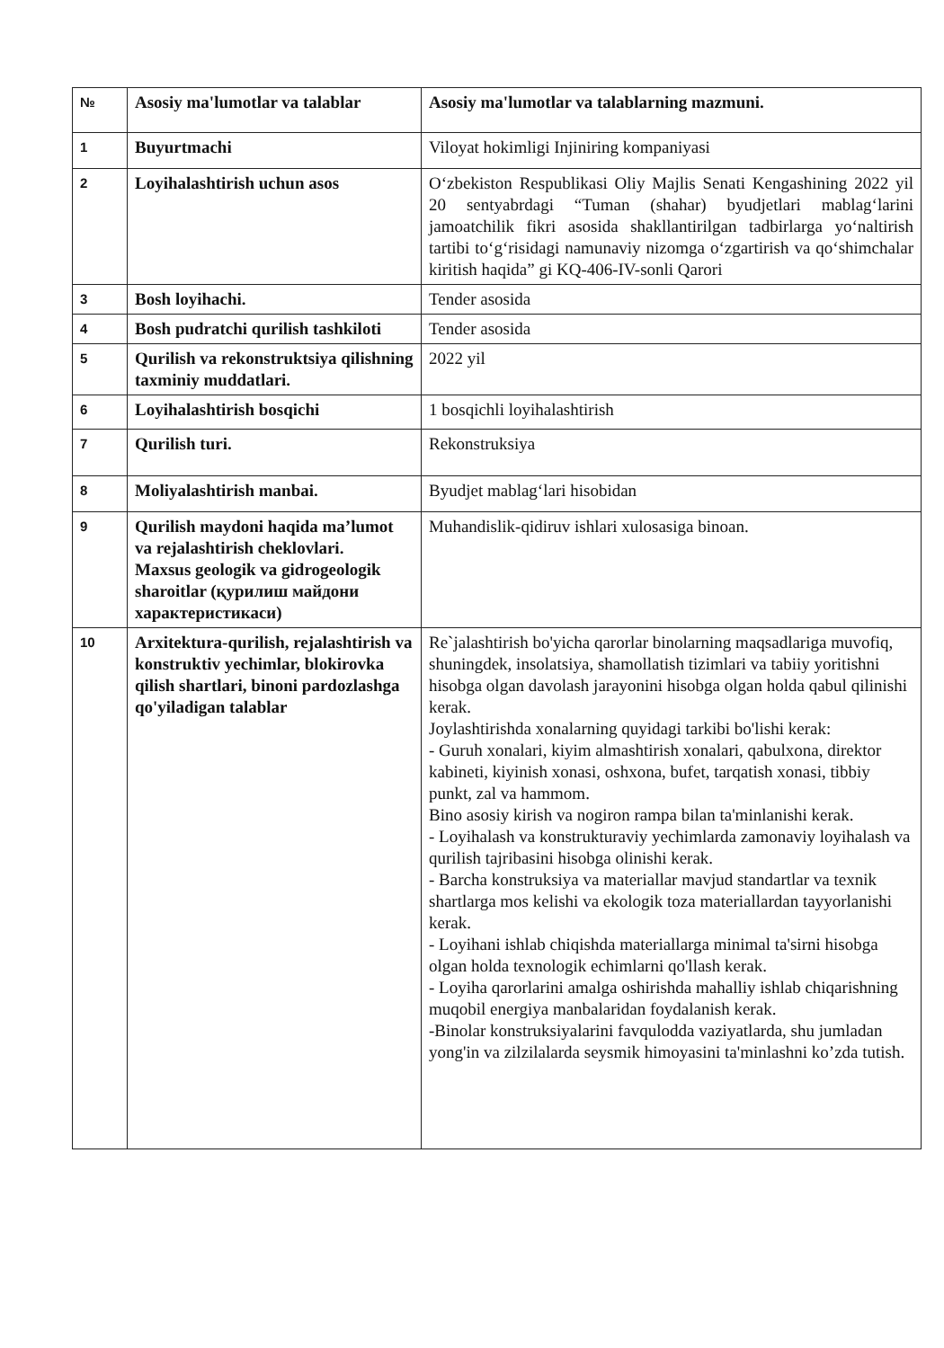| № | Asosiy ma'lumotlar va talablar | Asosiy ma'lumotlar va talablarning mazmuni. |
| --- | --- | --- |
| 1 | Buyurtmachi | Viloyat hokimligi Injiniring kompaniyasi |
| 2 | Loyihalashtirish uchun asos | O‘zbekiston Respublikasi Oliy Majlis Senati Kengashining 2022 yil 20 sentyabrdagi “Tuman (shahar) byudjetlari mablag‘larini jamoatchilik fikri asosida shakllantirilgan tadbirlarga yo‘naltirish tartibi to‘g‘risidagi namunaviy nizomga o‘zgartirish va qo‘shimchalar kiritish haqida” gi KQ-406-IV-sonli Qarori |
| 3 | Bosh loyihachi. | Tender asosida |
| 4 | Bosh pudratchi qurilish tashkiloti | Tender asosida |
| 5 | Qurilish va rekonstruktsiya qilishning taxminiy muddatlari. | 2022 yil |
| 6 | Loyihalashtirish bosqichi | 1 bosqichli loyihalashtirish |
| 7 | Qurilish turi. | Rekonstruksiya |
| 8 | Moliyalashtirish manbai. | Byudjet mablag‘lari hisobidan |
| 9 | Qurilish maydoni haqida ma’lumot va rejalashtirish cheklovlari. Maxsus geologik va gidrogeologik sharoitlar (қурилиш майдони характеристикаси) | Muhandislik-qidiruv ishlari xulosasiga binoan. |
| 10 | Arxitektura-qurilish, rejalashtirish va konstruktiv yechimlar, blokirovka qilish shartlari, binoni pardozlashga qo'yiladigan talablar | Re`jalashtirish bo'yicha qarorlar binolarning maqsadlariga muvofiq, shuningdek, insolatsiya, shamollatish tizimlari va tabiiy yoritishni hisobga olgan davolash jarayonini hisobga olgan holda qabul qilinishi kerak. Joylashtirishda xonalarning quyidagi tarkibi bo'lishi kerak: - Guruh xonalari, kiyim almashtirish xonalari, qabulxona, direktor kabineti, kiyinish xonasi, oshxona, bufet, tarqatish xonasi, tibbiy punkt, zal va hammom. Bino asosiy kirish va nogiron rampa bilan ta'minlanishi kerak. - Loyihalash va konstrukturaviy yechimlarda zamonaviy loyihalash va qurilish tajribasini hisobga olinishi kerak. - Barcha konstruksiya va materiallar mavjud standartlar va texnik shartlarga mos kelishi va ekologik toza materiallardan tayyorlanishi kerak. - Loyihani ishlab chiqishda materiallarga minimal ta'sirni hisobga olgan holda texnologik echimlarni qo'llash kerak. - Loyiha qarorlarini amalga oshirishda mahalliy ishlab chiqarishning muqobil energiya manbalaridan foydalanish kerak. -Binolar konstruksiyalarini favqulodda vaziyatlarda, shu jumladan yong'in va zilzilalarda seysmik himoyasini ta'minlashni ko’zda tutish. |